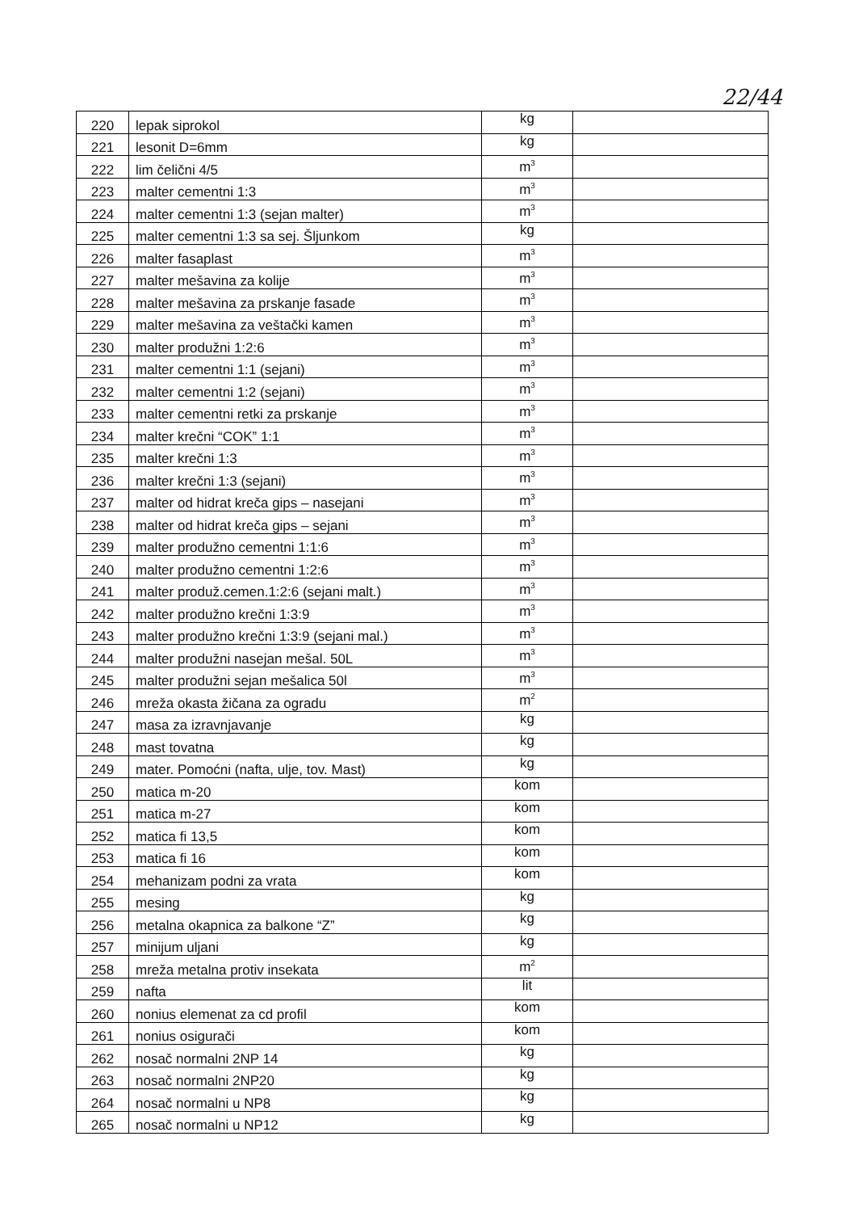22/44
| 220 | lepak siprokol | kg | |
| 221 | lesonit D=6mm | kg | |
| 222 | lim čelični 4/5 | m<sup>3</sup> | |
| 223 | malter cementni 1:3 | m<sup>3</sup> | |
| 224 | malter cementni 1:3 (sejan malter) | m<sup>3</sup> | |
| 225 | malter cementni 1:3 sa sej. Šljunkom | kg | |
| 226 | malter fasaplast | m<sup>3</sup> | |
| 227 | malter mešavina za kolije | m<sup>3</sup> | |
| 228 | malter mešavina za prskanje fasade | m<sup>3</sup> | |
| 229 | malter mešavina za veštački kamen | m<sup>3</sup> | |
| 230 | malter produžni 1:2:6 | m<sup>3</sup> | |
| 231 | malter cementni 1:1 (sejani) | m<sup>3</sup> | |
| 232 | malter cementni 1:2 (sejani) | m<sup>3</sup> | |
| 233 | malter cementni retki za prskanje | m<sup>3</sup> | |
| 234 | malter krečni “COK” 1:1 | m<sup>3</sup> | |
| 235 | malter krečni 1:3 | m<sup>3</sup> | |
| 236 | malter krečni 1:3 (sejani) | m<sup>3</sup> | |
| 237 | malter od hidrat kreča gips – nasejani | m<sup>3</sup> | |
| 238 | malter od hidrat kreča gips – sejani | m<sup>3</sup> | |
| 239 | malter produžno cementni 1:1:6 | m<sup>3</sup> | |
| 240 | malter produžno cementni 1:2:6 | m<sup>3</sup> | |
| 241 | malter produž.cemen.1:2:6 (sejani malt.) | m<sup>3</sup> | |
| 242 | malter produžno krečni 1:3:9 | m<sup>3</sup> | |
| 243 | malter produžno krečni 1:3:9 (sejani mal.) | m<sup>3</sup> | |
| 244 | malter produžni nasejan mešal. 50L | m<sup>3</sup> | |
| 245 | malter produžni sejan mešalica 50l | m<sup>3</sup> | |
| 246 | mreža okasta žičana za ogradu | m<sup>2</sup> | |
| 247 | masa za izravnjavanje | kg | |
| 248 | mast tovatna | kg | |
| 249 | mater. Pomoćni (nafta, ulje, tov. Mast) | kg | |
| 250 | matica m-20 | kom | |
| 251 | matica m-27 | kom | |
| 252 | matica fi 13,5 | kom | |
| 253 | matica fi 16 | kom | |
| 254 | mehanizam podni za vrata | kom | |
| 255 | mesing | kg | |
| 256 | metalna okapnica za balkone “Z” | kg | |
| 257 | minijum uljani | kg | |
| 258 | mreža metalna protiv insekata | m<sup>2</sup> | |
| 259 | nafta | lit | |
| 260 | nonius elemenat za cd profil | kom | |
| 261 | nonius osigurači | kom | |
| 262 | nosač normalni 2NP 14 | kg | |
| 263 | nosač normalni 2NP20 | kg | |
| 264 | nosač normalni u NP8 | kg | |
| 265 | nosač normalni u NP12 | kg | |